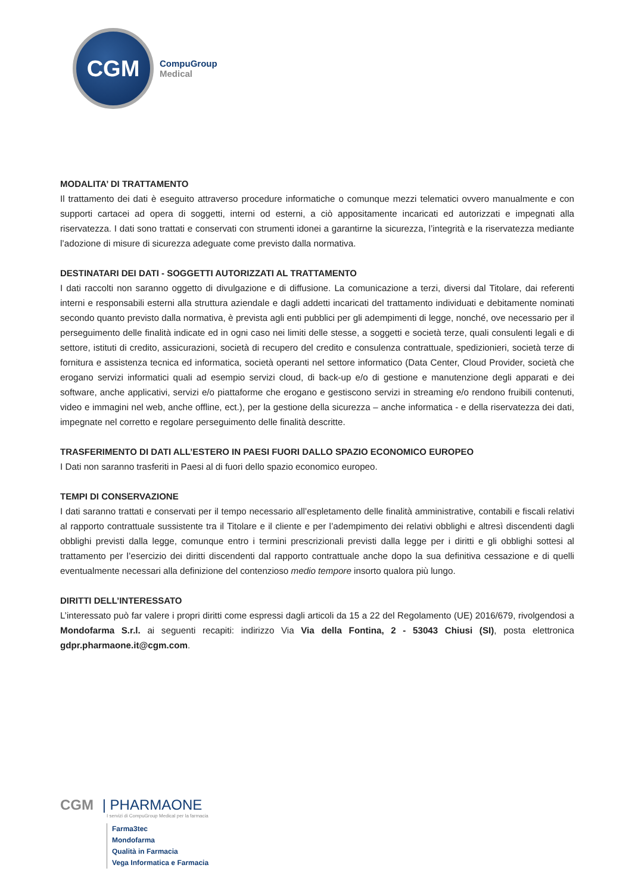CGM
CompuGroup
Medical
MODALITA’ DI TRATTAMENTO
Il trattamento dei dati è eseguito attraverso procedure informatiche o comunque mezzi telematici ovvero manualmente e con supporti cartacei ad opera di soggetti, interni od esterni, a ciò appositamente incaricati ed autorizzati e impegnati alla riservatezza. I dati sono trattati e conservati con strumenti idonei a garantirne la sicurezza, l’integrità e la riservatezza mediante l’adozione di misure di sicurezza adeguate come previsto dalla normativa.
DESTINATARI DEI DATI - SOGGETTI AUTORIZZATI AL TRATTAMENTO
I dati raccolti non saranno oggetto di divulgazione e di diffusione. La comunicazione a terzi, diversi dal Titolare, dai referenti interni e responsabili esterni alla struttura aziendale e dagli addetti incaricati del trattamento individuati e debitamente nominati secondo quanto previsto dalla normativa, è prevista agli enti pubblici per gli adempimenti di legge, nonché, ove necessario per il perseguimento delle finalità indicate ed in ogni caso nei limiti delle stesse, a soggetti e società terze, quali consulenti legali e di settore, istituti di credito, assicurazioni, società di recupero del credito e consulenza contrattuale, spedizionieri, società terze di fornitura e assistenza tecnica ed informatica, società operanti nel settore informatico (Data Center, Cloud Provider, società che erogano servizi informatici quali ad esempio servizi cloud, di back-up e/o di gestione e manutenzione degli apparati e dei software, anche applicativi, servizi e/o piattaforme che erogano e gestiscono servizi in streaming e/o rendono fruibili contenuti, video e immagini nel web, anche offline, ect.), per la gestione della sicurezza – anche informatica - e della riservatezza dei dati, impegnate nel corretto e regolare perseguimento delle finalità descritte.
TRASFERIMENTO DI DATI ALL’ESTERO IN PAESI FUORI DALLO SPAZIO ECONOMICO EUROPEO
I Dati non saranno trasferiti in Paesi al di fuori dello spazio economico europeo.
TEMPI DI CONSERVAZIONE
I dati saranno trattati e conservati per il tempo necessario all’espletamento delle finalità amministrative, contabili e fiscali relativi al rapporto contrattuale sussistente tra il Titolare e il cliente e per l’adempimento dei relativi obblighi e altresì discendenti dagli obblighi previsti dalla legge, comunque entro i termini prescrizionali previsti dalla legge per i diritti e gli obblighi sottesi al trattamento per l’esercizio dei diritti discendenti dal rapporto contrattuale anche dopo la sua definitiva cessazione e di quelli eventualmente necessari alla definizione del contenzioso medio tempore insorto qualora più lungo.
DIRITTI DELL’INTERESSATO
L’interessato può far valere i propri diritti come espressi dagli articoli da 15 a 22 del Regolamento (UE) 2016/679, rivolgendosi a Mondofarma S.r.l. ai seguenti recapiti: indirizzo Via Via della Fontina, 2 - 53043 Chiusi (SI), posta elettronica gdpr.pharmaone.it@cgm.com.
CGM | PHARMAONE
I servizi di CompuGroup Medical per la farmacia
Farma3tec
Mondofarma
Qualità in Farmacia
Vega Informatica e Farmacia